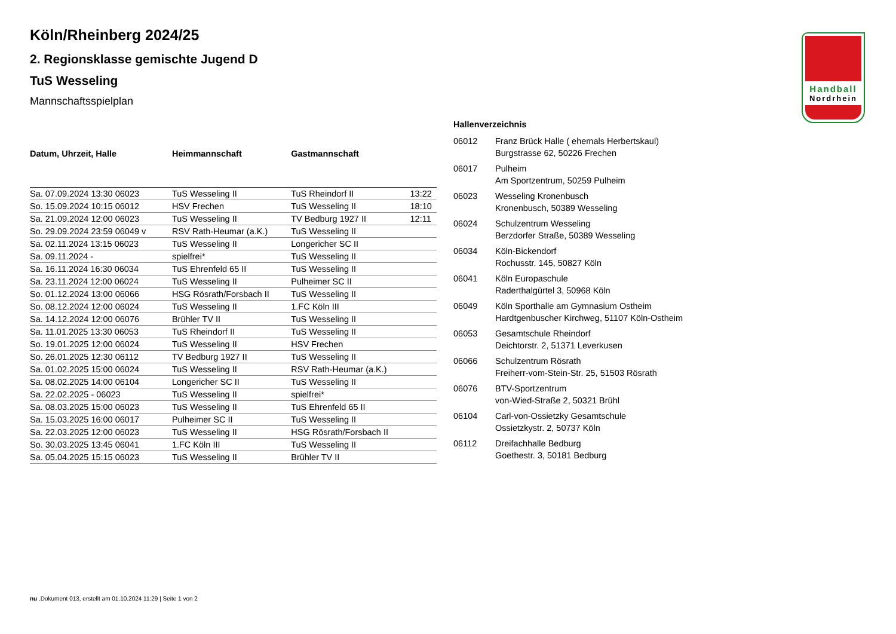Handball
Nordrhein
Köln/Rheinberg 2024/25
2. Regionsklasse gemischte Jugend D
TuS Wesseling
Mannschaftsspielplan
| Datum, Uhrzeit, Halle | Heimmannschaft | Gastmannschaft | |
| --- | --- | --- | --- |
| Sa. 07.09.2024 13:30 06023 | TuS Wesseling II | TuS Rheindorf II | 13:22 |
| So. 15.09.2024 10:15 06012 | HSV Frechen | TuS Wesseling II | 18:10 |
| Sa. 21.09.2024 12:00 06023 | TuS Wesseling II | TV Bedburg 1927 II | 12:11 |
| So. 29.09.2024 23:59 06049 v | RSV Rath-Heumar (a.K.) | TuS Wesseling II | |
| Sa. 02.11.2024 13:15 06023 | TuS Wesseling II | Longericher SC II | |
| Sa. 09.11.2024 - | spielfrei* | TuS Wesseling II | |
| Sa. 16.11.2024 16:30 06034 | TuS Ehrenfeld 65 II | TuS Wesseling II | |
| Sa. 23.11.2024 12:00 06024 | TuS Wesseling II | Pulheimer SC II | |
| So. 01.12.2024 13:00 06066 | HSG Rösrath/Forsbach II | TuS Wesseling II | |
| So. 08.12.2024 12:00 06024 | TuS Wesseling II | 1.FC Köln III | |
| Sa. 14.12.2024 12:00 06076 | Brühler TV II | TuS Wesseling II | |
| Sa. 11.01.2025 13:30 06053 | TuS Rheindorf II | TuS Wesseling II | |
| So. 19.01.2025 12:00 06024 | TuS Wesseling II | HSV Frechen | |
| So. 26.01.2025 12:30 06112 | TV Bedburg 1927 II | TuS Wesseling II | |
| Sa. 01.02.2025 15:00 06024 | TuS Wesseling II | RSV Rath-Heumar (a.K.) | |
| Sa. 08.02.2025 14:00 06104 | Longericher SC II | TuS Wesseling II | |
| Sa. 22.02.2025 - 06023 | TuS Wesseling II | spielfrei* | |
| Sa. 08.03.2025 15:00 06023 | TuS Wesseling II | TuS Ehrenfeld 65 II | |
| Sa. 15.03.2025 16:00 06017 | Pulheimer SC II | TuS Wesseling II | |
| Sa. 22.03.2025 12:00 06023 | TuS Wesseling II | HSG Rösrath/Forsbach II | |
| So. 30.03.2025 13:45 06041 | 1.FC Köln III | TuS Wesseling II | |
| Sa. 05.04.2025 15:15 06023 | TuS Wesseling II | Brühler TV II | |
Hallenverzeichnis
| 06012 | Franz Brück Halle ( ehemals Herbertskaul) Burgstrasse 62, 50226 Frechen |
| 06017 | Pulheim Am Sportzentrum, 50259 Pulheim |
| 06023 | Wesseling Kronenbusch Kronenbusch, 50389 Wesseling |
| 06024 | Schulzentrum Wesseling Berzdorfer Straße, 50389 Wesseling |
| 06034 | Köln-Bickendorf Rochusstr. 145, 50827 Köln |
| 06041 | Köln Europaschule Raderthalgürtel 3, 50968 Köln |
| 06049 | Köln Sporthalle am Gymnasium Ostheim Hardtgenbuscher Kirchweg, 51107 Köln-Ostheim |
| 06053 | Gesamtschule Rheindorf Deichtorstr. 2, 51371 Leverkusen |
| 06066 | Schulzentrum Rösrath Freiherr-vom-Stein-Str. 25, 51503 Rösrath |
| 06076 | BTV-Sportzentrum von-Wied-Straße 2, 50321 Brühl |
| 06104 | Carl-von-Ossietzky Gesamtschule Ossietzkystr. 2, 50737 Köln |
| 06112 | Dreifachhalle Bedburg Goethestr. 3, 50181 Bedburg |
nu .Dokument 013, erstellt am 01.10.2024 11:29 | Seite 1 von 2